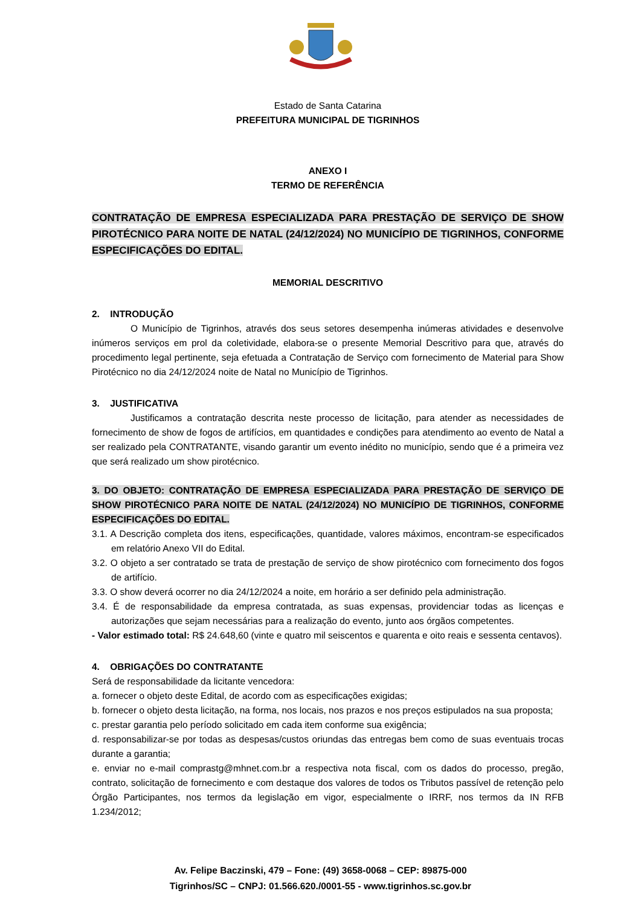Estado de Santa Catarina
PREFEITURA MUNICIPAL DE TIGRINHOS
ANEXO I
TERMO DE REFERÊNCIA
CONTRATAÇÃO DE EMPRESA ESPECIALIZADA PARA PRESTAÇÃO DE SERVIÇO DE SHOW PIROTÉCNICO PARA NOITE DE NATAL (24/12/2024) NO MUNICÍPIO DE TIGRINHOS, CONFORME ESPECIFICAÇÕES DO EDITAL.
MEMORIAL DESCRITIVO
2. INTRODUÇÃO
O Município de Tigrinhos, através dos seus setores desempenha inúmeras atividades e desenvolve inúmeros serviços em prol da coletividade, elabora-se o presente Memorial Descritivo para que, através do procedimento legal pertinente, seja efetuada a Contratação de Serviço com fornecimento de Material para Show Pirotécnico no dia 24/12/2024 noite de Natal no Município de Tigrinhos.
3. JUSTIFICATIVA
Justificamos a contratação descrita neste processo de licitação, para atender as necessidades de fornecimento de show de fogos de artifícios, em quantidades e condições para atendimento ao evento de Natal a ser realizado pela CONTRATANTE, visando garantir um evento inédito no município, sendo que é a primeira vez que será realizado um show pirotécnico.
3. DO OBJETO: CONTRATAÇÃO DE EMPRESA ESPECIALIZADA PARA PRESTAÇÃO DE SERVIÇO DE SHOW PIROTÉCNICO PARA NOITE DE NATAL (24/12/2024) NO MUNICÍPIO DE TIGRINHOS, CONFORME ESPECIFICAÇÕES DO EDITAL.
3.1. A Descrição completa dos itens, especificações, quantidade, valores máximos, encontram-se especificados em relatório Anexo VII do Edital.
3.2. O objeto a ser contratado se trata de prestação de serviço de show pirotécnico com fornecimento dos fogos de artifício.
3.3. O show deverá ocorrer no dia 24/12/2024 a noite, em horário a ser definido pela administração.
3.4. É de responsabilidade da empresa contratada, as suas expensas, providenciar todas as licenças e autorizações que sejam necessárias para a realização do evento, junto aos órgãos competentes.
- Valor estimado total: R$ 24.648,60 (vinte e quatro mil seiscentos e quarenta e oito reais e sessenta centavos).
4. OBRIGAÇÕES DO CONTRATANTE
Será de responsabilidade da licitante vencedora:
a. fornecer o objeto deste Edital, de acordo com as especificações exigidas;
b. fornecer o objeto desta licitação, na forma, nos locais, nos prazos e nos preços estipulados na sua proposta;
c. prestar garantia pelo período solicitado em cada item conforme sua exigência;
d. responsabilizar-se por todas as despesas/custos oriundas das entregas bem como de suas eventuais trocas durante a garantia;
e. enviar no e-mail comprastg@mhnet.com.br a respectiva nota fiscal, com os dados do processo, pregão, contrato, solicitação de fornecimento e com destaque dos valores de todos os Tributos passível de retenção pelo Órgão Participantes, nos termos da legislação em vigor, especialmente o IRRF, nos termos da IN RFB 1.234/2012;
Av. Felipe Baczinski, 479 – Fone: (49) 3658-0068 – CEP: 89875-000
Tigrinhos/SC – CNPJ: 01.566.620./0001-55 - www.tigrinhos.sc.gov.br